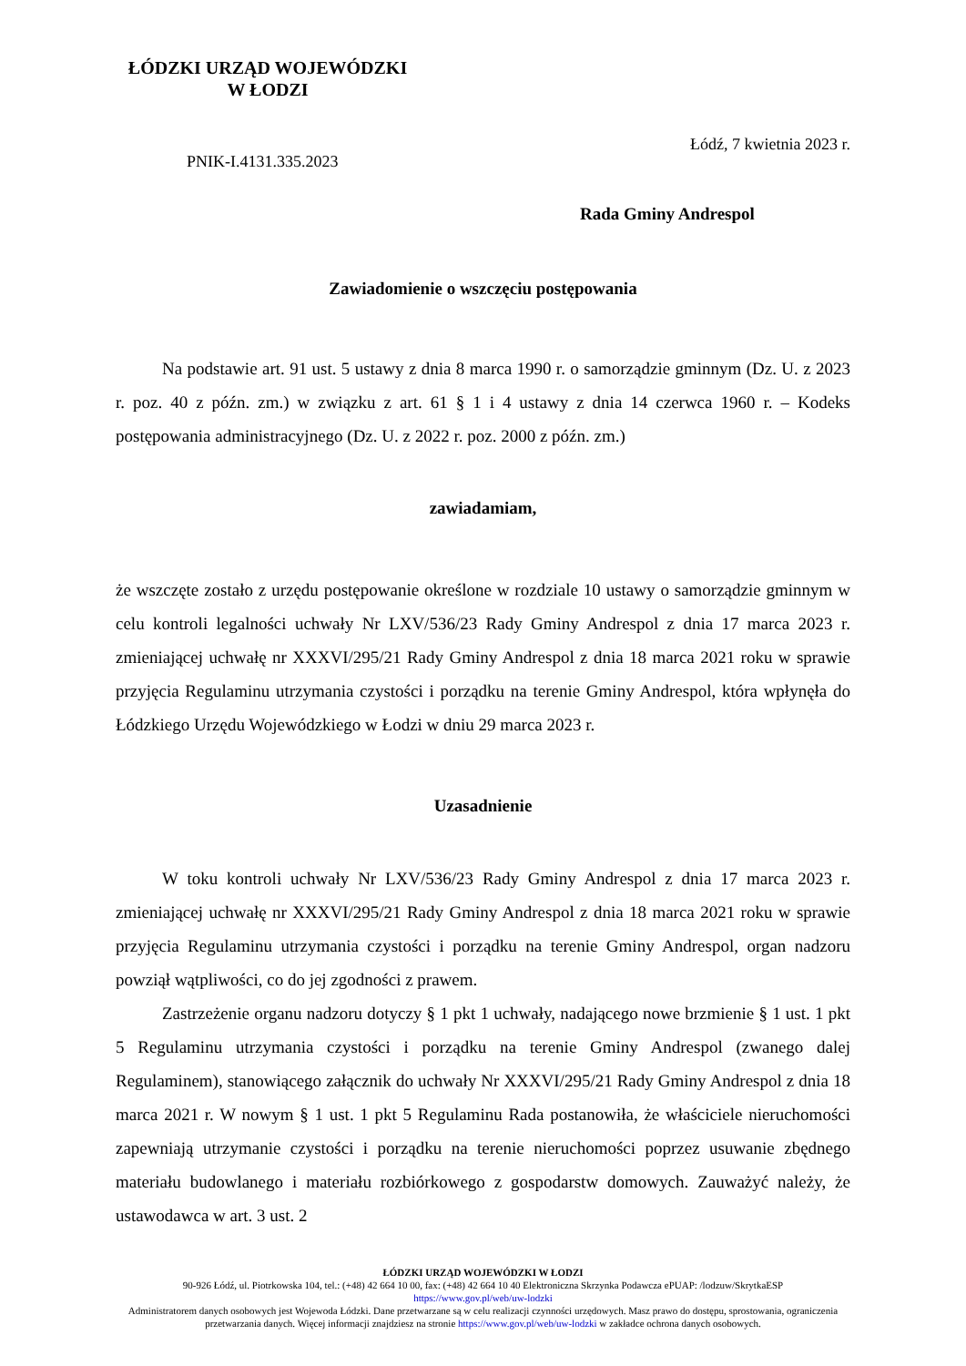ŁÓDZKI URZĄD WOJEWÓDZKI
W ŁODZI
Łódź, 7 kwietnia 2023 r.
PNIK-I.4131.335.2023
Rada Gminy Andrespol
Zawiadomienie o wszczęciu postępowania
Na podstawie art. 91 ust. 5 ustawy z dnia 8 marca 1990 r. o samorządzie gminnym (Dz. U. z 2023 r. poz. 40 z późn. zm.) w związku z art. 61 § 1 i 4 ustawy z dnia 14 czerwca 1960 r. – Kodeks postępowania administracyjnego (Dz. U. z 2022 r. poz. 2000 z późn. zm.)
zawiadamiam,
że wszczęte zostało z urzędu postępowanie określone w rozdziale 10 ustawy o samorządzie gminnym w celu kontroli legalności uchwały Nr LXV/536/23 Rady Gminy Andrespol z dnia 17 marca 2023 r. zmieniającej uchwałę nr XXXVI/295/21 Rady Gminy Andrespol z dnia 18 marca 2021 roku w sprawie przyjęcia Regulaminu utrzymania czystości i porządku na terenie Gminy Andrespol, która wpłynęła do Łódzkiego Urzędu Wojewódzkiego w Łodzi w dniu 29 marca 2023 r.
Uzasadnienie
W toku kontroli uchwały Nr LXV/536/23 Rady Gminy Andrespol z dnia 17 marca 2023 r. zmieniającej uchwałę nr XXXVI/295/21 Rady Gminy Andrespol z dnia 18 marca 2021 roku w sprawie przyjęcia Regulaminu utrzymania czystości i porządku na terenie Gminy Andrespol, organ nadzoru powziął wątpliwości, co do jej zgodności z prawem.
Zastrzeżenie organu nadzoru dotyczy § 1 pkt 1 uchwały, nadającego nowe brzmienie § 1 ust. 1 pkt 5 Regulaminu utrzymania czystości i porządku na terenie Gminy Andrespol (zwanego dalej Regulaminem), stanowiącego załącznik do uchwały Nr XXXVI/295/21 Rady Gminy Andrespol z dnia 18 marca 2021 r. W nowym § 1 ust. 1 pkt 5 Regulaminu Rada postanowiła, że właściciele nieruchomości zapewniają utrzymanie czystości i porządku na terenie nieruchomości poprzez usuwanie zbędnego materiału budowlanego i materiału rozbiórkowego z gospodarstw domowych. Zauważyć należy, że ustawodawca w art. 3 ust. 2
ŁÓDZKI URZĄD WOJEWÓDZKI W ŁODZI
90-926 Łódź, ul. Piotrkowska 104, tel.: (+48) 42 664 10 00, fax: (+48) 42 664 10 40 Elektroniczna Skrzynka Podawcza ePUAP: /lodzuw/SkrytkaESP
https://www.gov.pl/web/uw-lodzki
Administratorem danych osobowych jest Wojewoda Łódzki. Dane przetwarzane są w celu realizacji czynności urzędowych. Masz prawo do dostępu, sprostowania, ograniczenia przetwarzania danych. Więcej informacji znajdziesz na stronie https://www.gov.pl/web/uw-lodzki w zakładce ochrona danych osobowych.